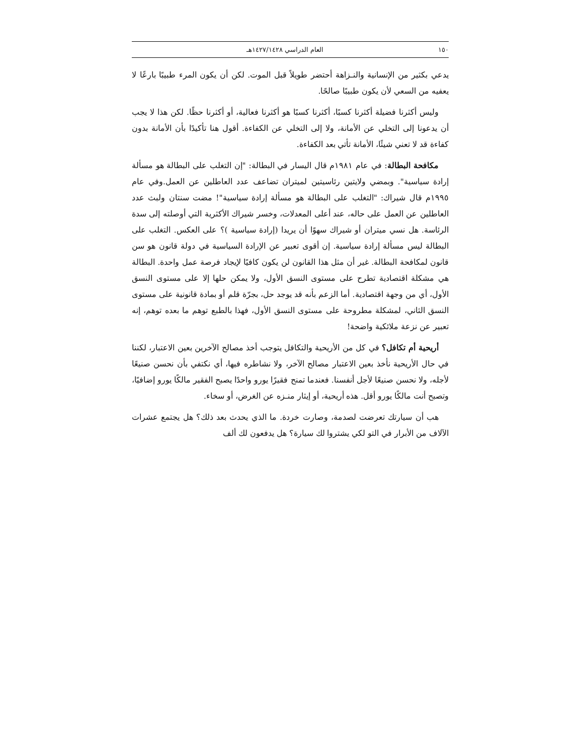١٥٠ العام الدراسي ١٤٢٧/١٤٢٨هـ
يدعي بكثير من الإنسانية والنـزاهة أحتضر طويلاً قبل الموت. لكن أن يكون المرء طبيبًا بارعًا لا يعفيه من السعي لأن يكون طبيبًا صالحًا.
وليس أكثرنا فضيلة أكثرنا كسبًا، أكثرنا كسبًا هو أكثرنا فعالية، أو أكثرنا حظًا. لكن هذا لا يجب أن يدعونا إلى التخلي عن الأمانة، ولا إلى التخلي عن الكفاءة. أقول هنا تأكيدًا بأن الأمانة بدون كفاءة قد لا تعني شيئًا، الأمانة تأتي بعد الكفاءة.
مكافحة البطالة: في عام ١٩٨١م قال اليسار في البطالة: "إن التغلب على البطالة هو مسألة إرادة سياسية". وبمضي ولايتين رئاسيتين لميتران تضاعف عدد العاطلين عن العمل.وفي عام ١٩٩٥م قال شيراك: "التغلب على البطالة هو مسألة إرادة سياسية"! مضت سنتان ولبث عدد العاطلين عن العمل على حاله، عند أعلى المعدلات، وخسر شيراك الأكثرية التي أوصلته إلى سدة الرئاسة. هل نسي ميتران أو شيراك سهوًا أن يريدا (إرادة سياسية )؟ على العكس. التغلب على البطالة ليس مسألة إرادة سياسية. إن أقوى تعبير عن الإرادة السياسية في دولة قانون هو سن قانون لمكافحة البطالة. غير أن مثل هذا القانون لن يكون كافيًا لإيجاد فرصة عمل واحدة. البطالة هي مشكلة اقتصادية تطرح على مستوى النسق الأول، ولا يمكن حلها إلا على مستوى النسق الأول، أي من وجهة اقتصادية. أما الزعم بأنه قد يوجد حل، بجرّة قلم أو بمادة قانونية على مستوى النسق الثاني، لمشكلة مطروحة على مستوى النسق الأول، فهذا بالطبع توهم ما بعده توهم، إنه تعبير عن نزعة ملائكية واضحة!
أريحية أم تكافل؟ في كل من الأريحية والتكافل يتوجب أخذ مصالح الآخرين بعين الاعتبار، لكننا في حال الأريحية نأخذ بعين الاعتبار مصالح الآخر، ولا نشاطره فيها، أي نكتفي بأن نحسن صنيعًا لأجله، ولا نحسن صنيعًا لأجل أنفسنا. فعندما تمنح فقيرًا يورو واحدًا يصبح الفقير مالكًا يورو إضافيًا، وتصبح أنت مالكًا يورو أقل. هذه أريحية، أو إيثار منـزه عن الغرض، أو سخاء.
هب أن سيارتك تعرضت لصدمة، وصارت خردة. ما الذي يحدث بعد ذلك؟ هل يجتمع عشرات الآلاف من الأبرار في التو لكي يشتروا لك سيارة؟ هل يدفعون لك ألف